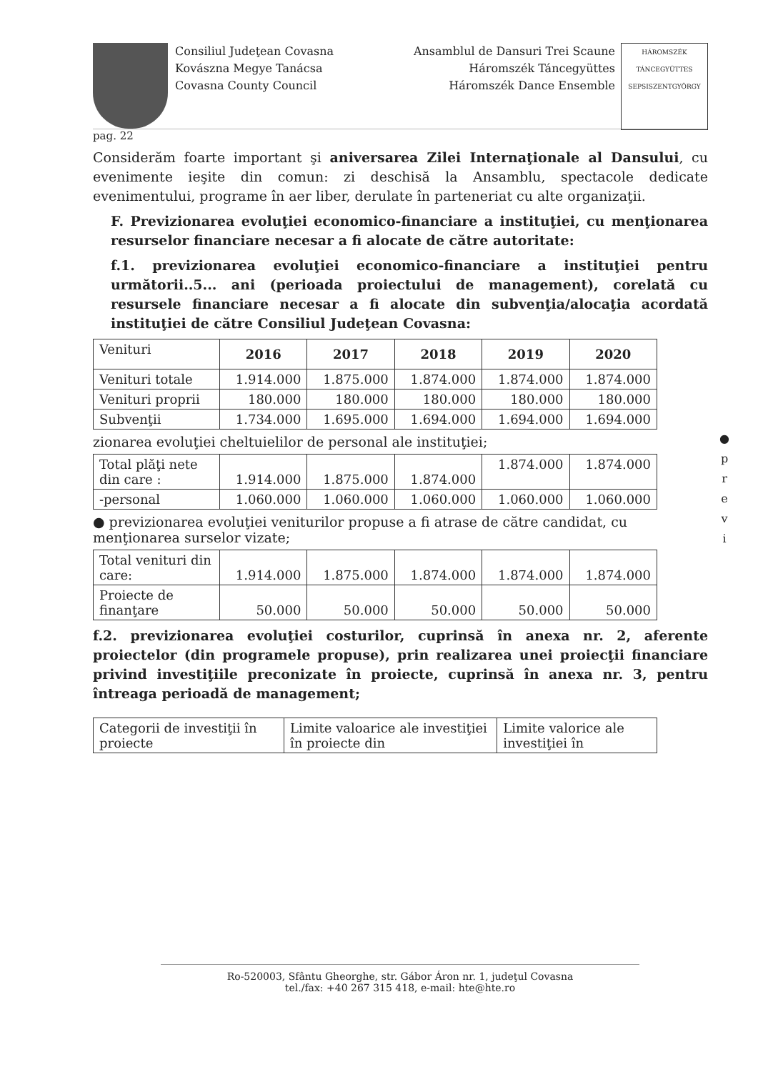Consiliul Judeţean Covasna
Kovászna Megye Tanácsa
Covasna County Council
Ansamblul de Dansuri Trei Scaune
Háromszék Táncegyüttes
Háromszék Dance Ensemble
HÁROMSZÉK TÁNCEGYÜTTES SEPSISZENTGYÖRGY
pag. 22
Considerăm foarte important şi aniversarea Zilei Internaţionale al Dansului, cu evenimente ieşite din comun: zi deschisă la Ansamblu, spectacole dedicate evenimentului, programe în aer liber, derulate în parteneriat cu alte organizaţii.
F. Previzionarea evoluţiei economico-financiare a instituţiei, cu menţionarea resurselor financiare necesar a fi alocate de către autoritate:
f.1. previzionarea evoluţiei economico-financiare a instituţiei pentru următorii..5... ani (perioada proiectului de management), corelată cu resursele financiare necesar a fi alocate din subvenţia/alocaţia acordată instituţiei de către Consiliul Judeţean Covasna:
| Venituri | 2016 | 2017 | 2018 | 2019 | 2020 |
| Venituri totale | 1.914.000 | 1.875.000 | 1.874.000 | 1.874.000 | 1.874.000 |
| Venituri proprii | 180.000 | 180.000 | 180.000 | 180.000 | 180.000 |
| Subvenţii | 1.734.000 | 1.695.000 | 1.694.000 | 1.694.000 | 1.694.000 |
zionarea evoluţiei cheltuielilor de personal ale instituţiei;
| Total plăţi nete din care : | 1.914.000 | 1.875.000 | 1.874.000 | 1.874.000 | 1.874.000 |
| -personal | 1.060.000 | 1.060.000 | 1.060.000 | 1.060.000 | 1.060.000 |
● previzionarea evoluţiei veniturilor propuse a fi atrase de către candidat, cu menţionarea surselor vizate;
| Total venituri din care: | 1.914.000 | 1.875.000 | 1.874.000 | 1.874.000 | 1.874.000 |
| Proiecte de finanţare | 50.000 | 50.000 | 50.000 | 50.000 | 50.000 |
f.2. previzionarea evoluţiei costurilor, cuprinsă în anexa nr. 2, aferente proiectelor (din programele propuse), prin realizarea unei proiecţii financiare privind investiţiile preconizate în proiecte, cuprinsă în anexa nr. 3, pentru întreaga perioadă de management;
| Categorii de investiţii în proiecte | Limite valoarice ale investiţiei în proiecte din | Limite valorice ale investiţiei în |
●
p
r
e
v
i
Ro-520003, Sfântu Gheorghe, str. Gábor Áron nr. 1, judeţul Covasna
tel./fax: +40 267 315 418, e-mail: hte@hte.ro